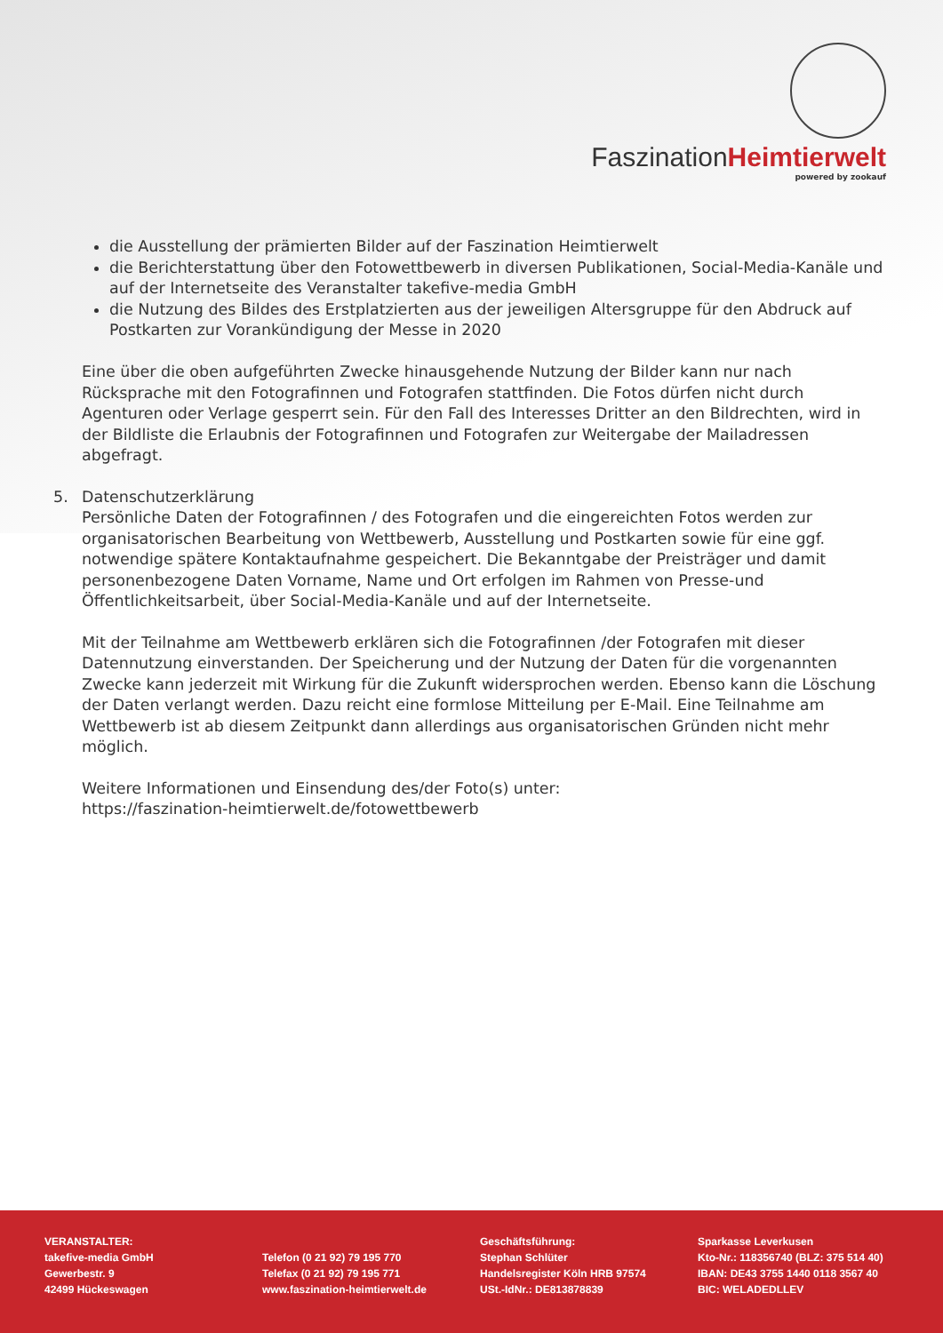FaszinationHeimtierwelt
powered by zookauf
die Ausstellung der prämierten Bilder auf der Faszination Heimtierwelt
die Berichterstattung über den Fotowettbewerb in diversen Publikationen, Social-Media-Kanäle und auf der Internetseite des Veranstalter takefive-media GmbH
die Nutzung des Bildes des Erstplatzierten aus der jeweiligen Altersgruppe für den Abdruck auf Postkarten zur Vorankündigung der Messe in 2020
Eine über die oben aufgeführten Zwecke hinausgehende Nutzung der Bilder kann nur nach Rücksprache mit den Fotografinnen und Fotografen stattfinden. Die Fotos dürfen nicht durch Agenturen oder Verlage gesperrt sein. Für den Fall des Interesses Dritter an den Bildrechten, wird in der Bildliste die Erlaubnis der Fotografinnen und Fotografen zur Weitergabe der Mailadressen abgefragt.
5. Datenschutzerklärung
Persönliche Daten der Fotografinnen / des Fotografen und die eingereichten Fotos werden zur organisatorischen Bearbeitung von Wettbewerb, Ausstellung und Postkarten sowie für eine ggf. notwendige spätere Kontaktaufnahme gespeichert. Die Bekanntgabe der Preisträger und damit personenbezogene Daten Vorname, Name und Ort erfolgen im Rahmen von Presse-und Öffentlichkeitsarbeit, über Social-Media-Kanäle und auf der Internetseite.
Mit der Teilnahme am Wettbewerb erklären sich die Fotografinnen /der Fotografen mit dieser Datennutzung einverstanden. Der Speicherung und der Nutzung der Daten für die vorgenannten Zwecke kann jederzeit mit Wirkung für die Zukunft widersprochen werden. Ebenso kann die Löschung der Daten verlangt werden. Dazu reicht eine formlose Mitteilung per E-Mail. Eine Teilnahme am Wettbewerb ist ab diesem Zeitpunkt dann allerdings aus organisatorischen Gründen nicht mehr möglich.
Weitere Informationen und Einsendung des/der Foto(s) unter:
https://faszination-heimtierwelt.de/fotowettbewerb
VERANSTALTER:
takefive-media GmbH
Gewerbestr. 9
42499 Hückeswagen
Telefon (0 21 92) 79 195 770
Telefax (0 21 92) 79 195 771
www.faszination-heimtierwelt.de
Geschäftsführung:
Stephan Schlüter
Handelsregister Köln HRB 97574
USt.-IdNr.: DE813878839
Sparkasse Leverkusen
Kto-Nr.: 118356740 (BLZ: 375 514 40)
IBAN: DE43 3755 1440 0118 3567 40
BIC: WELADEDLLEV